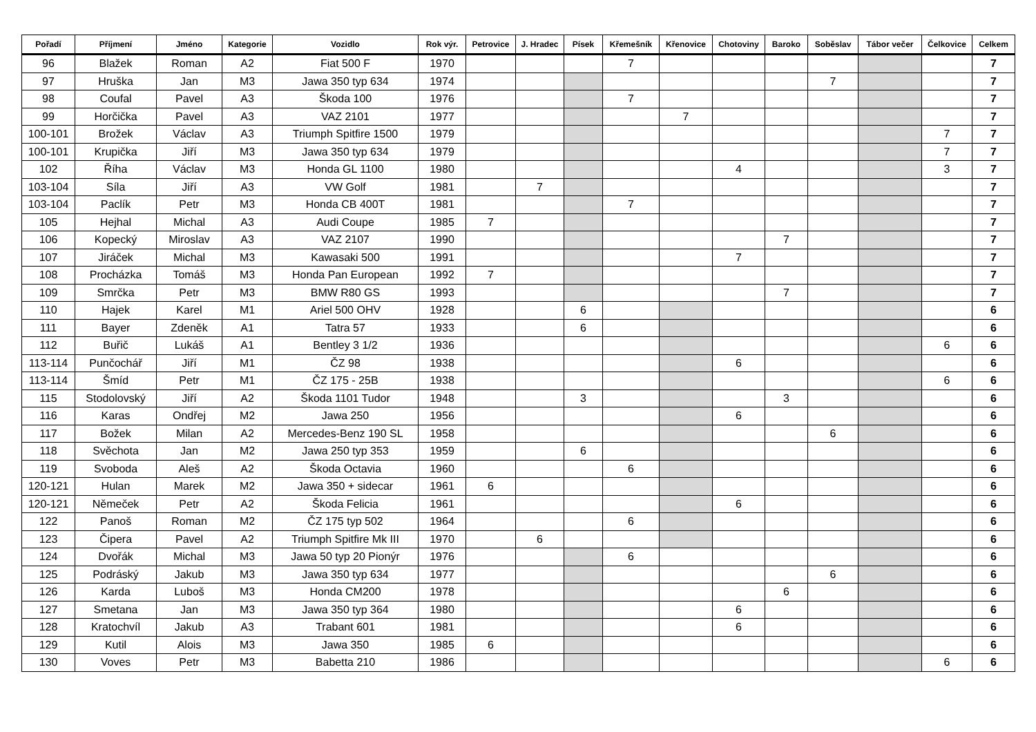| Pořadí | Příjmení | Jméno | Kategorie | Vozidlo | Rok výr. | Petrovice | J. Hradec | Písek | Křemešník | Křenovice | Chotoviny | Baroko | Soběslav | Tábor večer | Čelkovice | Celkem |
| --- | --- | --- | --- | --- | --- | --- | --- | --- | --- | --- | --- | --- | --- | --- | --- | --- |
| 96 | Blažek | Roman | A2 | Fiat 500 F | 1970 | | | | 7 | | | | | | | 7 |
| 97 | Hruška | Jan | M3 | Jawa 350 typ 634 | 1974 | | | | | | | | 7 | | | 7 |
| 98 | Coufal | Pavel | A3 | Škoda 100 | 1976 | | | | 7 | | | | | | | 7 |
| 99 | Horčička | Pavel | A3 | VAZ 2101 | 1977 | | | | | 7 | | | | | | 7 |
| 100-101 | Brožek | Václav | A3 | Triumph Spitfire 1500 | 1979 | | | | | | | | | | 7 | 7 |
| 100-101 | Krupička | Jiří | M3 | Jawa 350 typ 634 | 1979 | | | | | | | | | | 7 | 7 |
| 102 | Říha | Václav | M3 | Honda GL 1100 | 1980 | | | | | | 4 | | | | 3 | 7 |
| 103-104 | Síla | Jiří | A3 | VW Golf | 1981 | | 7 | | | | | | | | | 7 |
| 103-104 | Paclík | Petr | M3 | Honda CB 400T | 1981 | | | | 7 | | | | | | | 7 |
| 105 | Hejhal | Michal | A3 | Audi Coupe | 1985 | 7 | | | | | | | | | | 7 |
| 106 | Kopecký | Miroslav | A3 | VAZ 2107 | 1990 | | | | | | | 7 | | | | 7 |
| 107 | Jiráček | Michal | M3 | Kawasaki 500 | 1991 | | | | | | 7 | | | | | 7 |
| 108 | Procházka | Tomáš | M3 | Honda Pan European | 1992 | 7 | | | | | | | | | | 7 |
| 109 | Smrčka | Petr | M3 | BMW R80 GS | 1993 | | | | | | | 7 | | | | 7 |
| 110 | Hajek | Karel | M1 | Ariel 500 OHV | 1928 | | | 6 | | | | | | | | 6 |
| 111 | Bayer | Zdeněk | A1 | Tatra 57 | 1933 | | | 6 | | | | | | | | 6 |
| 112 | Buřič | Lukáš | A1 | Bentley 3 1/2 | 1936 | | | | | | | | | | 6 | 6 |
| 113-114 | Punčochář | Jiří | M1 | ČZ 98 | 1938 | | | | | | 6 | | | | | 6 |
| 113-114 | Šmíd | Petr | M1 | ČZ 175 - 25B | 1938 | | | | | | | | | | 6 | 6 |
| 115 | Stodolovský | Jiří | A2 | Škoda 1101 Tudor | 1948 | | | 3 | | | | 3 | | | | 6 |
| 116 | Karas | Ondřej | M2 | Jawa 250 | 1956 | | | | | | 6 | | | | | 6 |
| 117 | Božek | Milan | A2 | Mercedes-Benz 190 SL | 1958 | | | | | | | | 6 | | | 6 |
| 118 | Svěchota | Jan | M2 | Jawa 250 typ 353 | 1959 | | | 6 | | | | | | | | 6 |
| 119 | Svoboda | Aleš | A2 | Škoda Octavia | 1960 | | | | 6 | | | | | | | 6 |
| 120-121 | Hulan | Marek | M2 | Jawa 350 + sidecar | 1961 | 6 | | | | | | | | | | 6 |
| 120-121 | Němeček | Petr | A2 | Škoda Felicia | 1961 | | | | | | 6 | | | | | 6 |
| 122 | Panoš | Roman | M2 | ČZ 175 typ 502 | 1964 | | | | 6 | | | | | | | 6 |
| 123 | Čipera | Pavel | A2 | Triumph Spitfire Mk III | 1970 | | 6 | | | | | | | | | 6 |
| 124 | Dvořák | Michal | M3 | Jawa 50 typ 20 Pionýr | 1976 | | | | 6 | | | | | | | 6 |
| 125 | Podráský | Jakub | M3 | Jawa 350 typ 634 | 1977 | | | | | | | | 6 | | | 6 |
| 126 | Karda | Luboš | M3 | Honda CM200 | 1978 | | | | | | | 6 | | | | 6 |
| 127 | Smetana | Jan | M3 | Jawa 350 typ 364 | 1980 | | | | | | 6 | | | | | 6 |
| 128 | Kratochvíl | Jakub | A3 | Trabant 601 | 1981 | | | | | | 6 | | | | | 6 |
| 129 | Kutil | Alois | M3 | Jawa 350 | 1985 | 6 | | | | | | | | | | 6 |
| 130 | Voves | Petr | M3 | Babetta 210 | 1986 | | | | | | | | | | 6 | 6 |